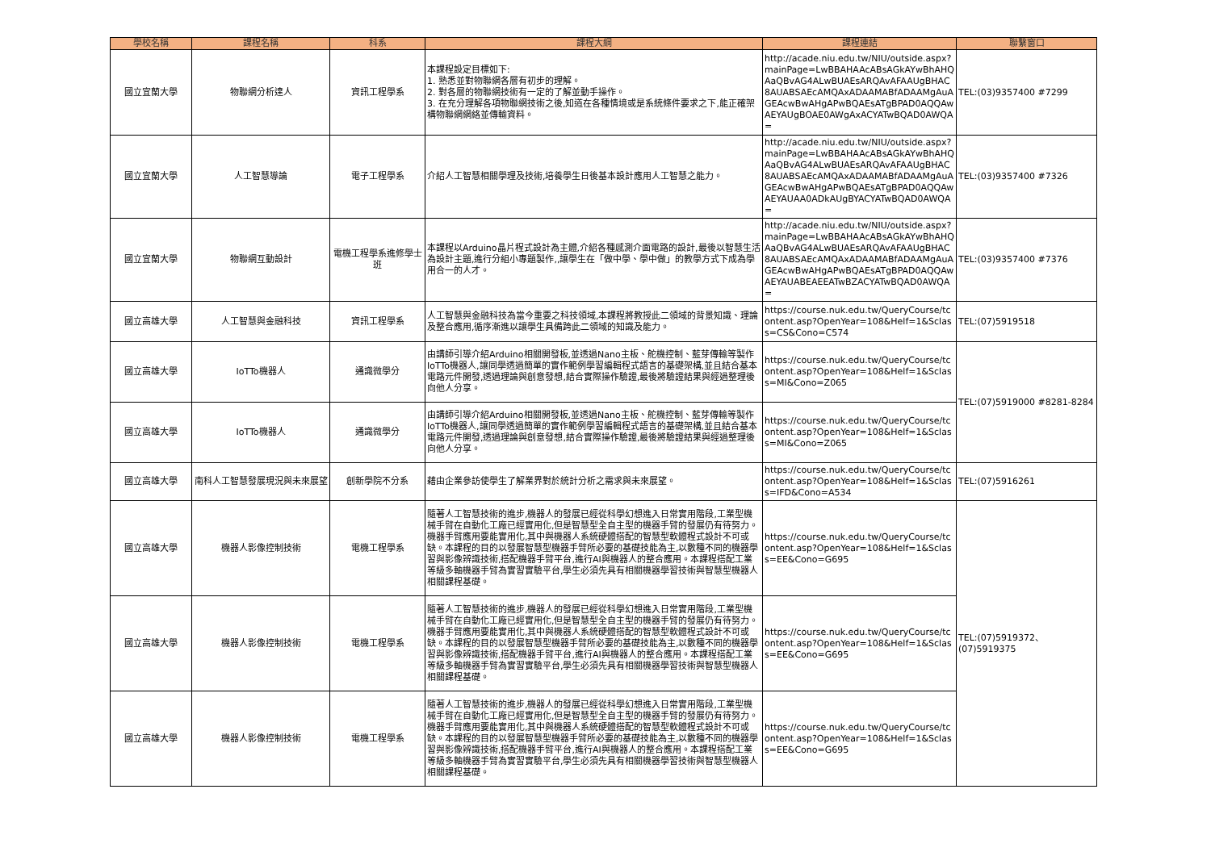| 學校名稱 | 課程名稱 | 科系 | 課程大綱 | 課程連結 | 聯繫窗口 |
| --- | --- | --- | --- | --- | --- |
| 國立宜蘭大學 | 物聯網分析達人 | 資訊工程學系 | 本課程設定目標如下: 1. 熟悉並對物聯網各層有初步的理解。 2. 對各層的物聯網技術有一定的了解並動手操作。 3. 在充分理解各項物聯網技術之後,知道在各種情境或是系統條件要求之下,能正確架構物聯網網絡並傳輸資料。 | http://acade.niu.edu.tw/NIU/outside.aspx?mainPage=LwBBAHAAcABsAGkAYwBhAHQAaQBvAG4ALwBUAEsARQAvAFAAUgBHAC8AUABSAEcAMQAxADAAMABfADAAMgAuAGEAcwBwAHgAPwBQAEsATgBPAD0AQQAwAEYAUgBOAE0AWgAxACYATwBQAD0AWQA= | TEL:(03)9357400 #7299 |
| 國立宜蘭大學 | 人工智慧導論 | 電子工程學系 | 介紹人工智慧相關學理及技術,培養學生日後基本設計應用人工智慧之能力。 | http://acade.niu.edu.tw/NIU/outside.aspx?mainPage=LwBBAHAAcABsAGkAYwBhAHQAaQBvAG4ALwBUAEsARQAvAFAAUgBHAC8AUABSAEcAMQAxADAAMABfADAAMgAuAGEAcwBwAHgAPwBQAEsATgBPAD0AQQAwAEYAUAA0ADkAUgBYACYATwBQAD0AWQA= | TEL:(03)9357400 #7326 |
| 國立宜蘭大學 | 物聯網互動設計 | 電機工程學系進修學士班 | 本課程以Arduino晶片程式設計為主體,介紹各種感測介面電路的設計,最後以智慧生活為設計主題,進行分組小專題製作,,讓學生在「做中學、學中做」的教學方式下成為學用合一的人才。 | http://acade.niu.edu.tw/NIU/outside.aspx?mainPage=LwBBAHAAcABsAGkAYwBhAHQAaQBvAG4ALwBUAEsARQAvAFAAUgBHAC8AUABSAEcAMQAxADAAMABfADAAMgAuAGEAcwBwAHgAPwBQAEsATgBPAD0AQQAwAEYAUABEAEEATwBZACYATwBQAD0AWQA= | TEL:(03)9357400 #7376 |
| 國立高雄大學 | 人工智慧與金融科技 | 資訊工程學系 | 人工智慧與金融科技為當今重要之科技領域,本課程將教授此二領域的背景知識、理論及整合應用,循序漸進以讓學生具備跨此二領域的知識及能力。 | https://course.nuk.edu.tw/QueryCourse/tcontent.asp?OpenYear=108&Helf=1&Sclass=CS&Cono=C574 | TEL:(07)5919518 |
| 國立高雄大學 | IoTTo機器人 | 通識微學分 | 由講師引導介紹Arduino相關開發板,並透過Nano主板、舵機控制、藍芽傳輸等製作IoTTo機器人,讓同學透過簡單的實作範例學習編輯程式語言的基礎架構,並且結合基本電路元件開發,透過理論與創意發想,結合實際操作驗證,最後將驗證結果與經過整理後向他人分享。 | https://course.nuk.edu.tw/QueryCourse/tcontent.asp?OpenYear=108&Helf=1&Sclass=MI&Cono=Z065 | TEL:(07)5919000 #8281-8284 |
| 國立高雄大學 | IoTTo機器人 | 通識微學分 | 由講師引導介紹Arduino相關開發板,並透過Nano主板、舵機控制、藍芽傳輸等製作IoTTo機器人,讓同學透過簡單的實作範例學習編輯程式語言的基礎架構,並且結合基本電路元件開發,透過理論與創意發想,結合實際操作驗證,最後將驗證結果與經過整理後向他人分享。 | https://course.nuk.edu.tw/QueryCourse/tcontent.asp?OpenYear=108&Helf=1&Sclass=MI&Cono=Z065 | |
| 國立高雄大學 | 南科人工智慧發展現況與未來展望 | 創新學院不分系 | 藉由企業參訪使學生了解業界對於統計分析之需求與未來展望。 | https://course.nuk.edu.tw/QueryCourse/tcontent.asp?OpenYear=108&Helf=1&Sclass=IFD&Cono=A534 | TEL:(07)5916261 |
| 國立高雄大學 | 機器人影像控制技術 | 電機工程學系 | 隨著人工智慧技術的進步,機器人的發展已經從科學幻想進入日常實用階段,工業型機械手臂在自動化工廠已經實用化,但是智慧型全自主型的機器手臂的發展仍有待努力。機器手臂應用要能實用化,其中與機器人系統硬體搭配的智慧型軟體程式設計不可或缺。本課程的目的以發展智慧型機器手臂所必要的基礎技能為主,以數種不同的機器學習與影像辨識技術,搭配機器手臂平台,進行AI與機器人的整合應用。本課程搭配工業等級多軸機器手臂為實習實驗平台,學生必須先具有相關機器學習技術與智慧型機器人相關課程基礎。 | https://course.nuk.edu.tw/QueryCourse/tcontent.asp?OpenYear=108&Helf=1&Sclass=EE&Cono=G695 | TEL:(07)5919372、(07)5919375 |
| 國立高雄大學 | 機器人影像控制技術 | 電機工程學系 | 隨著人工智慧技術的進步,機器人的發展已經從科學幻想進入日常實用階段,工業型機械手臂在自動化工廠已經實用化,但是智慧型全自主型的機器手臂的發展仍有待努力。機器手臂應用要能實用化,其中與機器人系統硬體搭配的智慧型軟體程式設計不可或缺。本課程的目的以發展智慧型機器手臂所必要的基礎技能為主,以數種不同的機器學習與影像辨識技術,搭配機器手臂平台,進行AI與機器人的整合應用。本課程搭配工業等級多軸機器手臂為實習實驗平台,學生必須先具有相關機器學習技術與智慧型機器人相關課程基礎。 | https://course.nuk.edu.tw/QueryCourse/tcontent.asp?OpenYear=108&Helf=1&Sclass=EE&Cono=G695 | |
| 國立高雄大學 | 機器人影像控制技術 | 電機工程學系 | 隨著人工智慧技術的進步,機器人的發展已經從科學幻想進入日常實用階段,工業型機械手臂在自動化工廠已經實用化,但是智慧型全自主型的機器手臂的發展仍有待努力。機器手臂應用要能實用化,其中與機器人系統硬體搭配的智慧型軟體程式設計不可或缺。本課程的目的以發展智慧型機器手臂所必要的基礎技能為主,以數種不同的機器學習與影像辨識技術,搭配機器手臂平台,進行AI與機器人的整合應用。本課程搭配工業等級多軸機器手臂為實習實驗平台,學生必須先具有相關機器學習技術與智慧型機器人相關課程基礎。 | https://course.nuk.edu.tw/QueryCourse/tcontent.asp?OpenYear=108&Helf=1&Sclass=EE&Cono=G695 | |